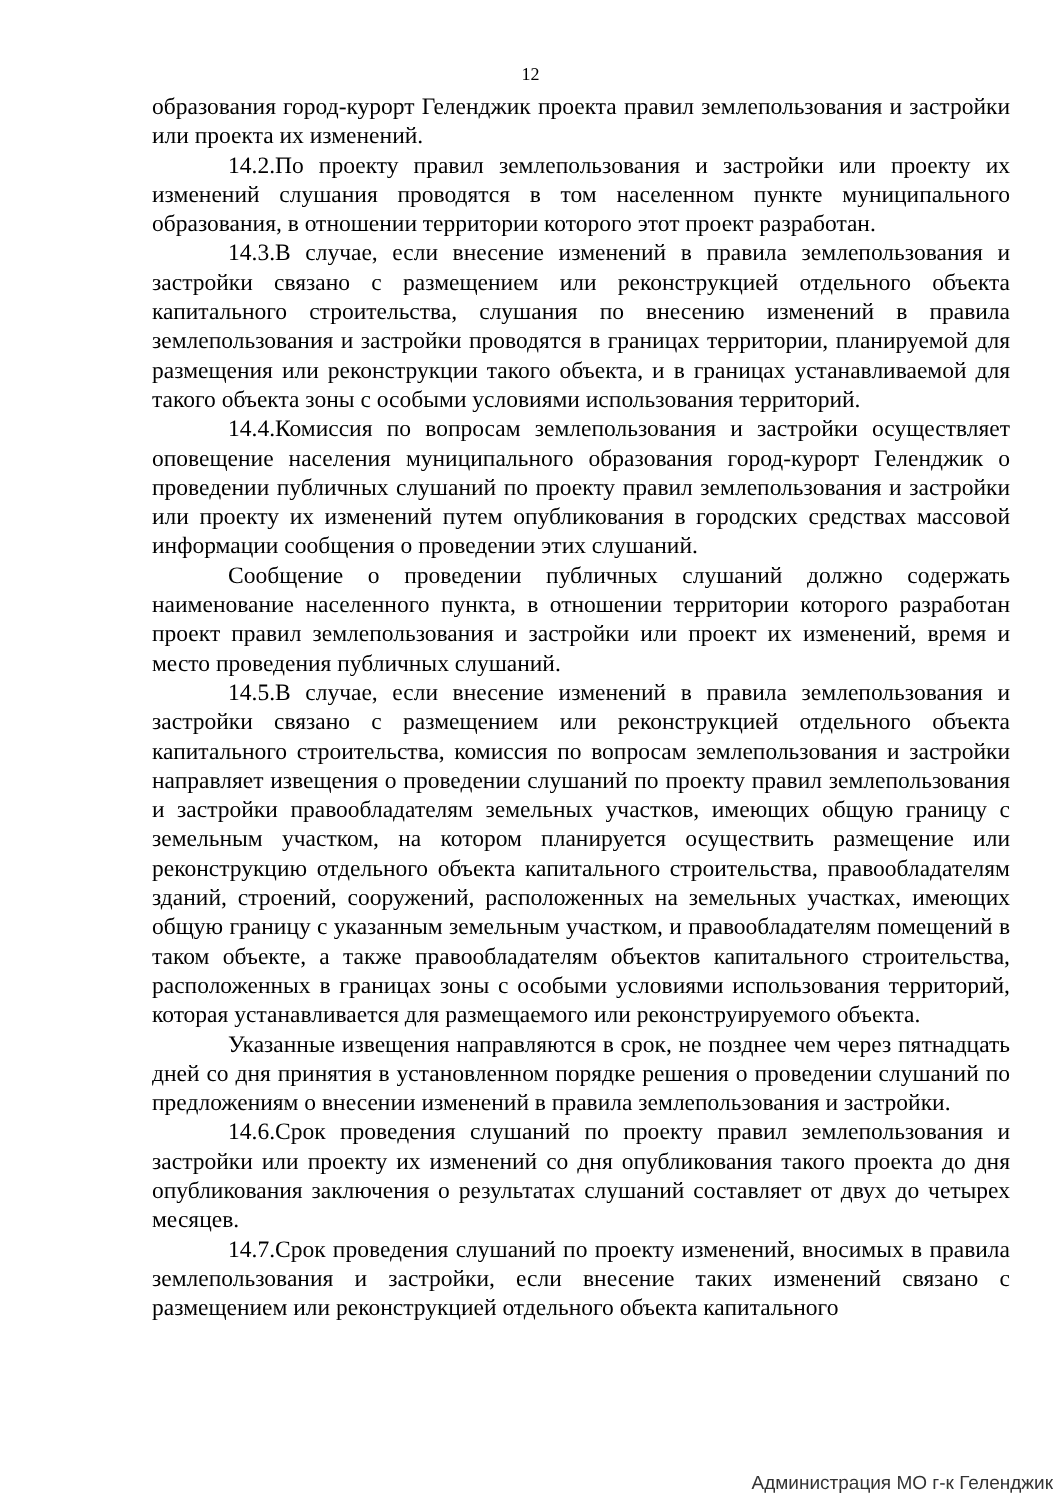12
образования город-курорт Геленджик проекта правил землепользования и застройки или проекта их изменений.
14.2.По проекту правил землепользования и застройки или проекту их изменений слушания проводятся в том населенном пункте муниципального образования, в отношении территории которого этот проект разработан.
14.3.В случае, если внесение изменений в правила землепользования и застройки связано с размещением или реконструкцией отдельного объекта капитального строительства, слушания по внесению изменений в правила землепользования и застройки проводятся в границах территории, планируемой для размещения или реконструкции такого объекта, и в границах устанавливаемой для такого объекта зоны с особыми условиями использования территорий.
14.4.Комиссия по вопросам землепользования и застройки осуществляет оповещение населения муниципального образования город-курорт Геленджик о проведении публичных слушаний по проекту правил землепользования и застройки или проекту их изменений путем опубликования в городских средствах массовой информации сообщения о проведении этих слушаний.
Сообщение о проведении публичных слушаний должно содержать наименование населенного пункта, в отношении территории которого разработан проект правил землепользования и застройки или проект их изменений, время и место проведения публичных слушаний.
14.5.В случае, если внесение изменений в правила землепользования и застройки связано с размещением или реконструкцией отдельного объекта капитального строительства, комиссия по вопросам землепользования и застройки направляет извещения о проведении слушаний по проекту правил землепользования и застройки правообладателям земельных участков, имеющих общую границу с земельным участком, на котором планируется осуществить размещение или реконструкцию отдельного объекта капитального строительства, правообладателям зданий, строений, сооружений, расположенных на земельных участках, имеющих общую границу с указанным земельным участком, и правообладателям помещений в таком объекте, а также правообладателям объектов капитального строительства, расположенных в границах зоны с особыми условиями использования территорий, которая устанавливается для размещаемого или реконструируемого объекта.
Указанные извещения направляются в срок, не позднее чем через пятнадцать дней со дня принятия в установленном порядке решения о проведении слушаний по предложениям о внесении изменений в правила землепользования и застройки.
14.6.Срок проведения слушаний по проекту правил землепользования и застройки или проекту их изменений со дня опубликования такого проекта до дня опубликования заключения о результатах слушаний составляет от двух до четырех месяцев.
14.7.Срок проведения слушаний по проекту изменений, вносимых в правила землепользования и застройки, если внесение таких изменений связано с размещением или реконструкцией отдельного объекта капитального
Администрация МО г-к Геленджик